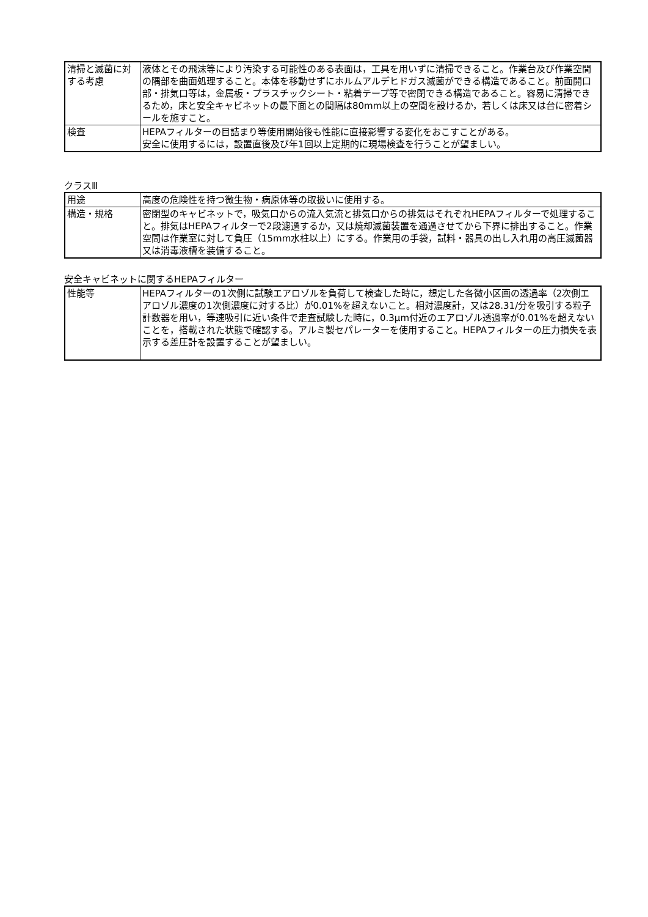| 清掃と滅菌に対する考慮 | 液体とその飛沫等により汚染する可能性のある表面は，工具を用いずに清掃できること。作業台及び作業空間の隅部を曲面処理すること。本体を移動せずにホルムアルデヒドガス滅菌ができる構造であること。前面開口部・排気口等は，金属板・プラスチックシート・粘着テープ等で密閉できる構造であること。容易に清掃できるため，床と安全キャビネットの最下面との間隔は80mm以上の空間を設けるか，若しくは床又は台に密着シールを施すこと。 |
| 検査 | HEPAフィルターの目詰まり等使用開始後も性能に直接影響する変化をおこすことがある。 安全に使用するには，設置直後及び年1回以上定期的に現場検査を行うことが望ましい。 |
クラスⅢ
| 用途 | 高度の危険性を持つ微生物・病原体等の取扱いに使用する。 |
| 構造・規格 | 密閉型のキャビネットで，吸気口からの流入気流と排気口からの排気はそれぞれHEPAフィルターで処理すること。排気はHEPAフィルターで2段濾過するか，又は焼却滅菌装置を通過させてから下界に排出すること。作業空間は作業室に対して負圧（15mm水柱以上）にする。作業用の手袋，試料・器具の出し入れ用の高圧滅菌器又は消毒液槽を装備すること。 |
安全キャビネットに関するHEPAフィルター
| 性能等 | HEPAフィルターの1次側に試験エアロゾルを負荷して検査した時に，想定した各微小区画の透過率（2次側エアロゾル濃度の1次側濃度に対する比）が0.01%を超えないこと。相対濃度計，又は28.31/分を吸引する粒子計数器を用い，等速吸引に近い条件で走査試験した時に，0.3μm付近のエアロゾル透過率が0.01%を超えないことを，搭載された状態で確認する。アルミ製セパレーターを使用すること。HEPAフィルターの圧力損失を表示する差圧計を設置することが望ましい。 |